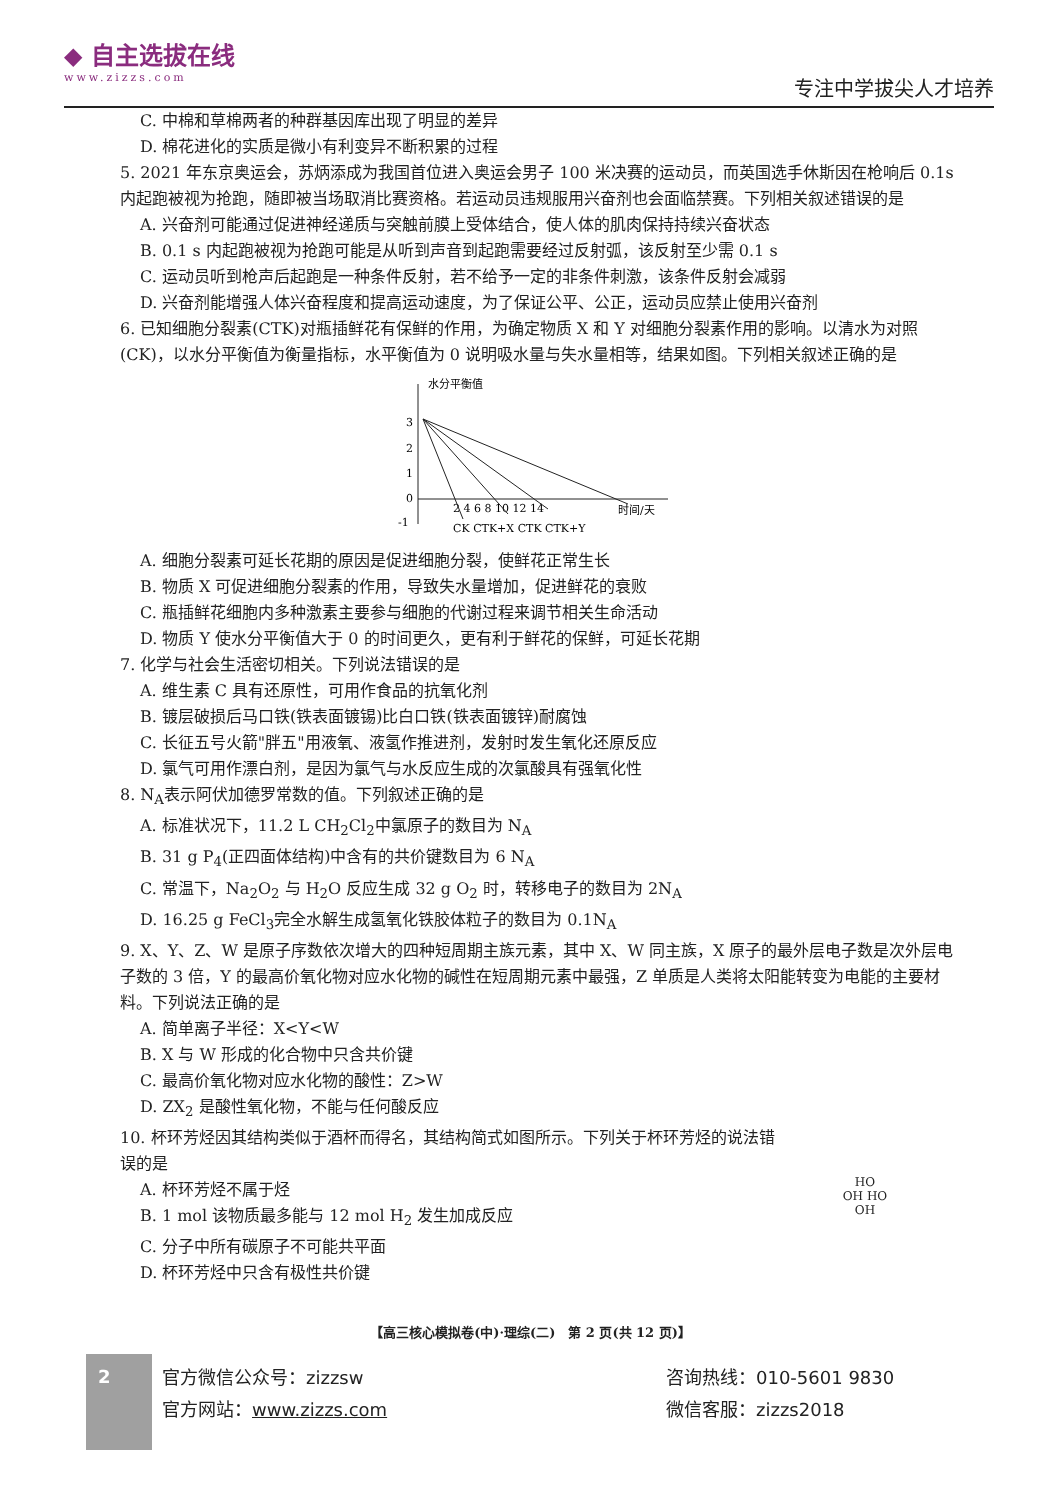◆ 自主选拔在线
www.zizzs.com
专注中学拔尖人才培养
C. 中棉和草棉两者的种群基因库出现了明显的差异
D. 棉花进化的实质是微小有利变异不断积累的过程
5. 2021 年东京奥运会，苏炳添成为我国首位进入奥运会男子 100 米决赛的运动员，而英国选手休斯因在枪响后 0.1s 内起跑被视为抢跑，随即被当场取消比赛资格。若运动员违规服用兴奋剂也会面临禁赛。下列相关叙述错误的是
A. 兴奋剂可能通过促进神经递质与突触前膜上受体结合，使人体的肌肉保持持续兴奋状态
B. 0.1 s 内起跑被视为抢跑可能是从听到声音到起跑需要经过反射弧，该反射至少需 0.1 s
C. 运动员听到枪声后起跑是一种条件反射，若不给予一定的非条件刺激，该条件反射会减弱
D. 兴奋剂能增强人体兴奋程度和提高运动速度，为了保证公平、公正，运动员应禁止使用兴奋剂
6. 已知细胞分裂素(CTK)对瓶插鲜花有保鲜的作用，为确定物质 X 和 Y 对细胞分裂素作用的影响。以清水为对照(CK)，以水分平衡值为衡量指标，水平衡值为 0 说明吸水量与失水量相等，结果如图。下列相关叙述正确的是
水分平衡值
3
2
1
0
-1
2 4 6 8 10 12 14
时间/天
CK CTK+X CTK CTK+Y
A. 细胞分裂素可延长花期的原因是促进细胞分裂，使鲜花正常生长
B. 物质 X 可促进细胞分裂素的作用，导致失水量增加，促进鲜花的衰败
C. 瓶插鲜花细胞内多种激素主要参与细胞的代谢过程来调节相关生命活动
D. 物质 Y 使水分平衡值大于 0 的时间更久，更有利于鲜花的保鲜，可延长花期
7. 化学与社会生活密切相关。下列说法错误的是
A. 维生素 C 具有还原性，可用作食品的抗氧化剂
B. 镀层破损后马口铁(铁表面镀锡)比白口铁(铁表面镀锌)耐腐蚀
C. 长征五号火箭"胖五"用液氧、液氢作推进剂，发射时发生氧化还原反应
D. 氯气可用作漂白剂，是因为氯气与水反应生成的次氯酸具有强氧化性
8. N<sub>A</sub>表示阿伏加德罗常数的值。下列叙述正确的是
A. 标准状况下，11.2 L CH<sub>2</sub>Cl<sub>2</sub>中氯原子的数目为 N<sub>A</sub>
B. 31 g P<sub>4</sub>(正四面体结构)中含有的共价键数目为 6 N<sub>A</sub>
C. 常温下，Na<sub>2</sub>O<sub>2</sub> 与 H<sub>2</sub>O 反应生成 32 g O<sub>2</sub> 时，转移电子的数目为 2N<sub>A</sub>
D. 16.25 g FeCl<sub>3</sub>完全水解生成氢氧化铁胶体粒子的数目为 0.1N<sub>A</sub>
9. X、Y、Z、W 是原子序数依次增大的四种短周期主族元素，其中 X、W 同主族，X 原子的最外层电子数是次外层电子数的 3 倍，Y 的最高价氧化物对应水化物的碱性在短周期元素中最强，Z 单质是人类将太阳能转变为电能的主要材料。下列说法正确的是
A. 简单离子半径：X<Y<W
B. X 与 W 形成的化合物中只含共价键
C. 最高价氧化物对应水化物的酸性：Z>W
D. ZX<sub>2</sub> 是酸性氧化物，不能与任何酸反应
10. 杯环芳烃因其结构类似于酒杯而得名，其结构简式如图所示。下列关于杯环芳烃的说法错误的是
A. 杯环芳烃不属于烃
B. 1 mol 该物质最多能与 12 mol H<sub>2</sub> 发生加成反应
C. 分子中所有碳原子不可能共平面
D. 杯环芳烃中只含有极性共价键
HO
OH HO
OH
【高三核心模拟卷(中)·理综(二)　第 2 页(共 12 页)】
2
官方微信公众号：zizzsw
官方网站：www.zizzs.com
咨询热线：010-5601 9830
微信客服：zizzs2018